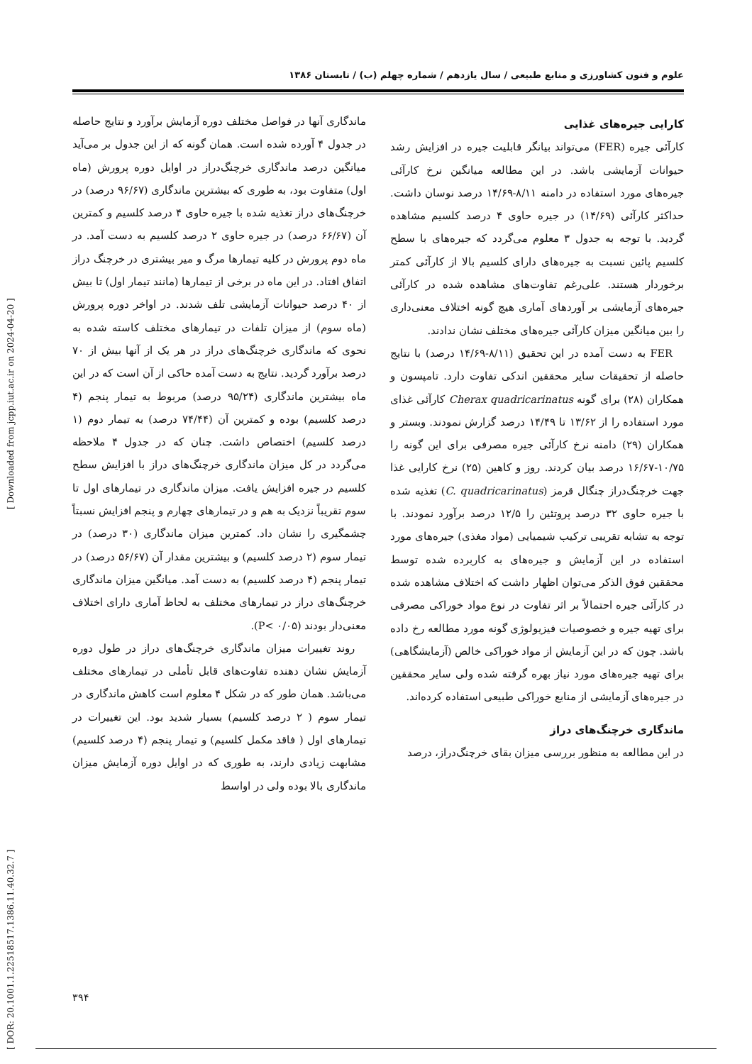علوم و فنون کشاورزی و منابع طبیعی / سال یازدهم / شماره چهلم (ب) / تابستان ۱۳۸۶
کارایی جیره‌های غذایی
کارآئی جیره (FER) می‌تواند بیانگر قابلیت جیره در افزایش رشد حیوانات آزمایشی باشد. در این مطالعه میانگین نرخ کارآئی جیره‌های مورد استفاده در دامنه ۸/۱۱-۱۴/۶۹ درصد نوسان داشت. حداکثر کارآئی (۱۴/۶۹) در جیره حاوی ۴ درصد کلسیم مشاهده گردید. با توجه به جدول ۳ معلوم می‌گردد که جیره‌های با سطح کلسیم پائین نسبت به جیره‌های دارای کلسیم بالا از کارآئی کمتر برخوردار هستند. علی‌رغم تفاوت‌های مشاهده شده در کارآئی جیره‌های آزمایشی بر آوردهای آماری هیچ گونه اختلاف معنی‌داری را بین میانگین میزان کارآئی جیره‌های مختلف نشان ندادند.
FER به دست آمده در این تحقیق (۸/۱۱-۱۴/۶۹ درصد) با نتایج حاصله از تحقیقات سایر محققین اندکی تفاوت دارد. تامپسون و همکاران (۲۸) برای گونه Cherax quadricarinatus کارآئی غذای مورد استفاده را از ۱۳/۶۲ تا ۱۴/۴۹ درصد گزارش نمودند. وبستر و همکاران (۲۹) دامنه نرخ کارآئی جیره مصرفی برای این گونه را ۱۰/۷۵-۱۶/۶۷ درصد بیان کردند. روز و کاهین (۲۵) نرخ کارایی غذا جهت خرچنگ‌دراز چنگال قرمز (C. quadricarinatus) تغذیه شده با جیره حاوی ۳۲ درصد پروتئین را ۱۲/۵ درصد برآورد نمودند. با توجه به تشابه تقریبی ترکیب شیمیایی (مواد مغذی) جیره‌های مورد استفاده در این آزمایش و جیره‌های به کاربرده شده توسط محققین فوق الذکر می‌توان اظهار داشت که اختلاف مشاهده شده در کارآئی جیره احتمالاً بر اثر تفاوت در نوع مواد خوراکی مصرفی برای تهیه جیره و خصوصیات فیزیولوژی گونه مورد مطالعه رخ داده باشد. چون که در این آزمایش از مواد خوراکی خالص (آزمایشگاهی) برای تهیه جیره‌های مورد نیاز بهره گرفته شده ولی سایر محققین در جیره‌های آزمایشی از منابع خوراکی طبیعی استفاده کرده‌اند.
ماندگاری خرچنگ‌های دراز
در این مطالعه به منظور بررسی میزان بقای خرچنگ‌دراز، درصد
ماندگاری آنها در فواصل مختلف دوره آزمایش برآورد و نتایج حاصله در جدول ۴ آورده شده است. همان گونه که از این جدول بر می‌آید میانگین درصد ماندگاری خرچنگ‌دراز در اوایل دوره پرورش (ماه اول) متفاوت بود، به طوری که بیشترین ماندگاری (۹۶/۶۷ درصد) در خرچنگ‌های دراز تغذیه شده با جیره حاوی ۴ درصد کلسیم و کمترین آن (۶۶/۶۷ درصد) در جیره حاوی ۲ درصد کلسیم به دست آمد. در ماه دوم پرورش در کلیه تیمارها مرگ و میر بیشتری در خرچنگ دراز اتفاق افتاد. در این ماه در برخی از تیمارها (مانند تیمار اول) تا بیش از ۴۰ درصد حیوانات آزمایشی تلف شدند. در اواخر دوره پرورش (ماه سوم) از میزان تلفات در تیمارهای مختلف کاسته شده به نحوی که ماندگاری خرچنگ‌های دراز در هر یک از آنها بیش از ۷۰ درصد برآورد گردید. نتایج به دست آمده حاکی از آن است که در این ماه بیشترین ماندگاری (۹۵/۲۴ درصد) مربوط به تیمار پنجم (۴ درصد کلسیم) بوده و کمترین آن (۷۴/۴۴ درصد) به تیمار دوم (۱ درصد کلسیم) اختصاص داشت. چنان که در جدول ۴ ملاحظه می‌گردد در کل میزان ماندگاری خرچنگ‌های دراز با افزایش سطح کلسیم در جیره افزایش یافت. میزان ماندگاری در تیمارهای اول تا سوم تقریباً نزدیک به هم و در تیمارهای چهارم و پنجم افزایش نسبتاً چشمگیری را نشان داد. کمترین میزان ماندگاری (۳۰ درصد) در تیمار سوم (۲ درصد کلسیم) و بیشترین مقدار آن (۵۶/۶۷ درصد) در تیمار پنجم (۴ درصد کلسیم) به دست آمد. میانگین میزان ماندگاری خرچنگ‌های دراز در تیمارهای مختلف به لحاظ آماری دارای اختلاف معنی‌دار بودند (P< ۰/۰۵).
روند تغییرات میزان ماندگاری خرچنگ‌های دراز در طول دوره آزمایش نشان دهنده تفاوت‌های قابل تأملی در تیمارهای مختلف می‌باشد. همان طور که در شکل ۴ معلوم است کاهش ماندگاری در تیمار سوم ( ۲ درصد کلسیم) بسیار شدید بود. این تغییرات در تیمارهای اول ( فاقد مکمل کلسیم) و تیمار پنجم (۴ درصد کلسیم) مشابهت زیادی دارند، به طوری که در اوایل دوره آزمایش میزان ماندگاری بالا بوده ولی در اواسط
۳۹۴
[ DOR: 20.1001.1.22518517.1386.11.40.32.7 ] [ Downloaded from jcpp.iut.ac.ir on 2024-04-20 ]